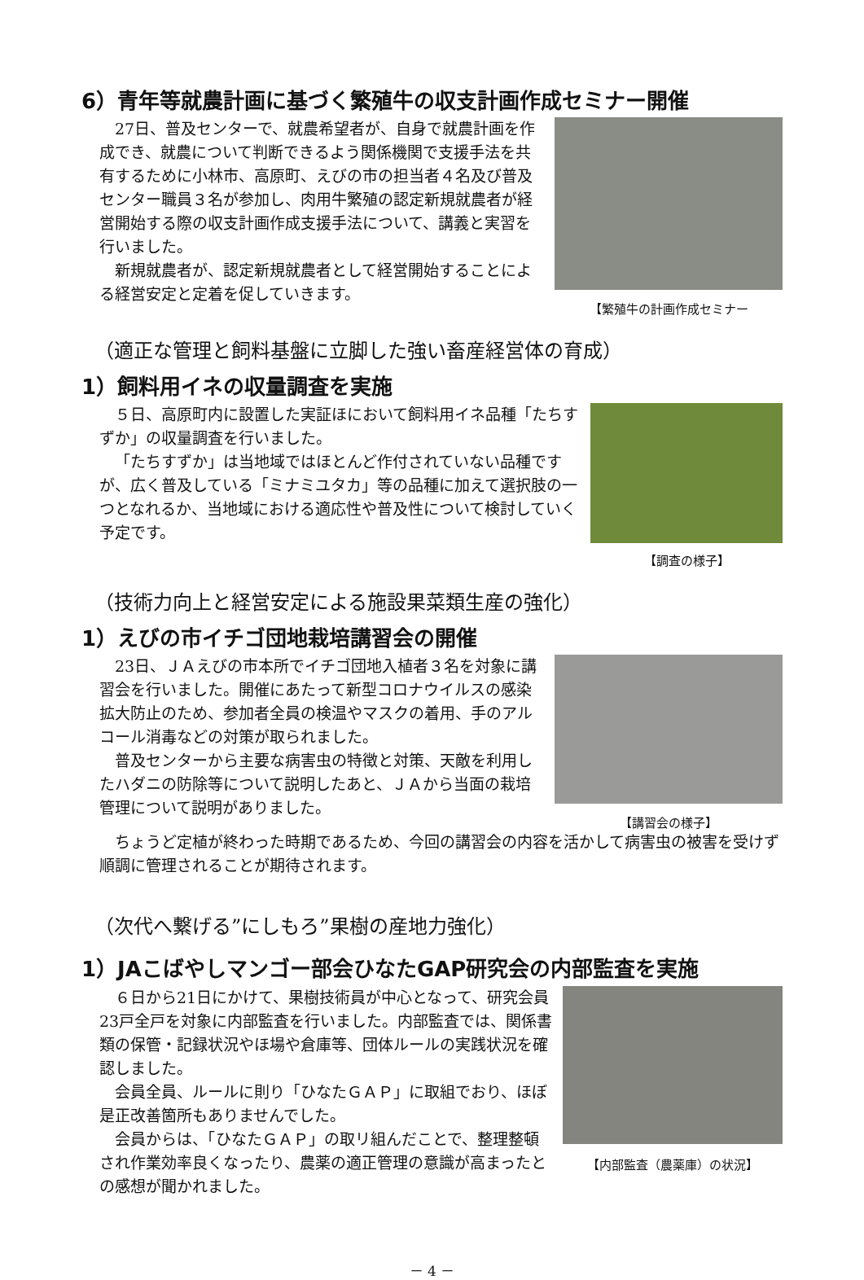6）青年等就農計画に基づく繁殖牛の収支計画作成セミナー開催
27日、普及センターで、就農希望者が、自身で就農計画を作成でき、就農について判断できるよう関係機関で支援手法を共有するために小林市、高原町、えびの市の担当者４名及び普及センター職員３名が参加し、肉用牛繁殖の認定新規就農者が経営開始する際の収支計画作成支援手法について、講義と実習を行いました。
新規就農者が、認定新規就農者として経営開始することによる経営安定と定着を促していきます。
【繁殖牛の計画作成セミナー
（適正な管理と飼料基盤に立脚した強い畜産経営体の育成）
1）飼料用イネの収量調査を実施
５日、高原町内に設置した実証ほにおいて飼料用イネ品種「たちすずか」の収量調査を行いました。
「たちすずか」は当地域ではほとんど作付されていない品種ですが、広く普及している「ミナミユタカ」等の品種に加えて選択肢の一つとなれるか、当地域における適応性や普及性について検討していく予定です。
【調査の様子】
（技術力向上と経営安定による施設果菜類生産の強化）
1）えびの市イチゴ団地栽培講習会の開催
23日、ＪＡえびの市本所でイチゴ団地入植者３名を対象に講習会を行いました。開催にあたって新型コロナウイルスの感染拡大防止のため、参加者全員の検温やマスクの着用、手のアルコール消毒などの対策が取られました。
普及センターから主要な病害虫の特徴と対策、天敵を利用したハダニの防除等について説明したあと、ＪＡから当面の栽培管理について説明がありました。
【講習会の様子】
ちょうど定植が終わった時期であるため、今回の講習会の内容を活かして病害虫の被害を受けず順調に管理されることが期待されます。
（次代へ繋げる”にしもろ”果樹の産地力強化）
1）JAこばやしマンゴー部会ひなたGAP研究会の内部監査を実施
６日から21日にかけて、果樹技術員が中心となって、研究会員23戸全戸を対象に内部監査を行いました。内部監査では、関係書類の保管・記録状況やほ場や倉庫等、団体ルールの実践状況を確認しました。
会員全員、ルールに則り「ひなたＧＡＰ」に取組でおり、ほぼ是正改善箇所もありませんでした。
会員からは、「ひなたＧＡＰ」の取リ組んだことで、整理整頓され作業効率良くなったり、農薬の適正管理の意識が高まったとの感想が聞かれました。
【内部監査（農薬庫）の状況】
－ 4 －